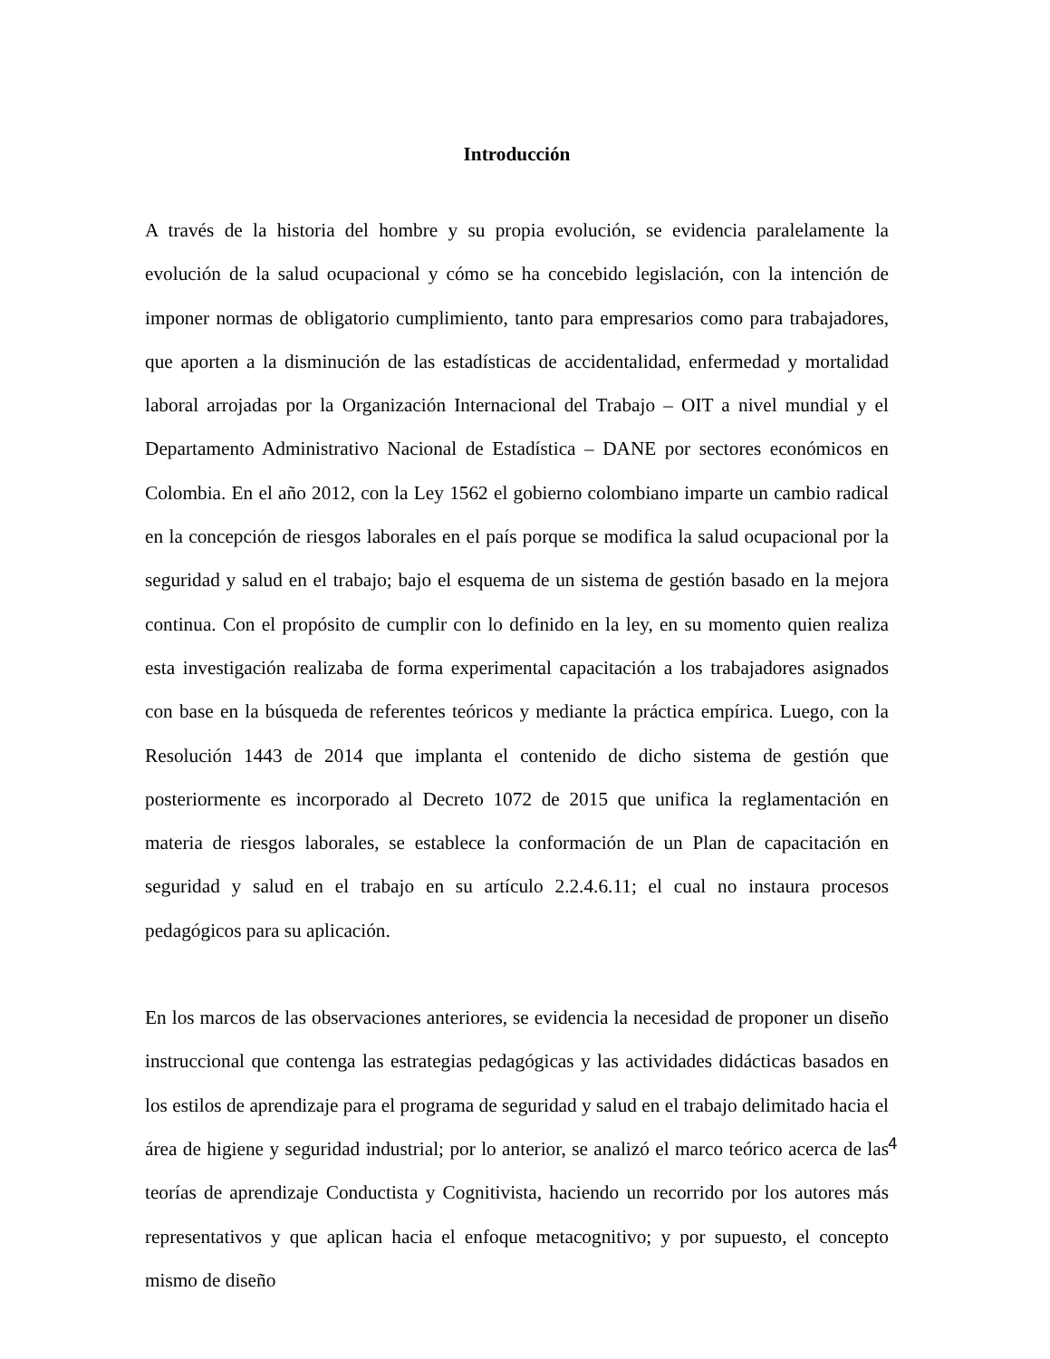Introducción
A través de la historia del hombre y su propia evolución, se evidencia paralelamente la evolución de la salud ocupacional y cómo se ha concebido legislación, con la intención de imponer normas de obligatorio cumplimiento, tanto para empresarios como para trabajadores, que aporten a la disminución de las estadísticas de accidentalidad, enfermedad y mortalidad laboral arrojadas por la Organización Internacional del Trabajo – OIT a nivel mundial y el Departamento Administrativo Nacional de Estadística – DANE por sectores económicos en Colombia. En el año 2012, con la Ley 1562 el gobierno colombiano imparte un cambio radical en la concepción de riesgos laborales en el país porque se modifica la salud ocupacional por la seguridad y salud en el trabajo; bajo el esquema de un sistema de gestión basado en la mejora continua. Con el propósito de cumplir con lo definido en la ley, en su momento quien realiza esta investigación realizaba de forma experimental capacitación a los trabajadores asignados con base en la búsqueda de referentes teóricos y mediante la práctica empírica. Luego, con la Resolución 1443 de 2014 que implanta el contenido de dicho sistema de gestión que posteriormente es incorporado al Decreto 1072 de 2015 que unifica la reglamentación en materia de riesgos laborales, se establece la conformación de un Plan de capacitación en seguridad y salud en el trabajo en su artículo 2.2.4.6.11; el cual no instaura procesos pedagógicos para su aplicación.
En los marcos de las observaciones anteriores, se evidencia la necesidad de proponer un diseño instruccional que contenga las estrategias pedagógicas y las actividades didácticas basados en los estilos de aprendizaje para el programa de seguridad y salud en el trabajo delimitado hacia el área de higiene y seguridad industrial; por lo anterior, se analizó el marco teórico acerca de las teorías de aprendizaje Conductista y Cognitivista, haciendo un recorrido por los autores más representativos y que aplican hacia el enfoque metacognitivo; y por supuesto, el concepto mismo de diseño
4